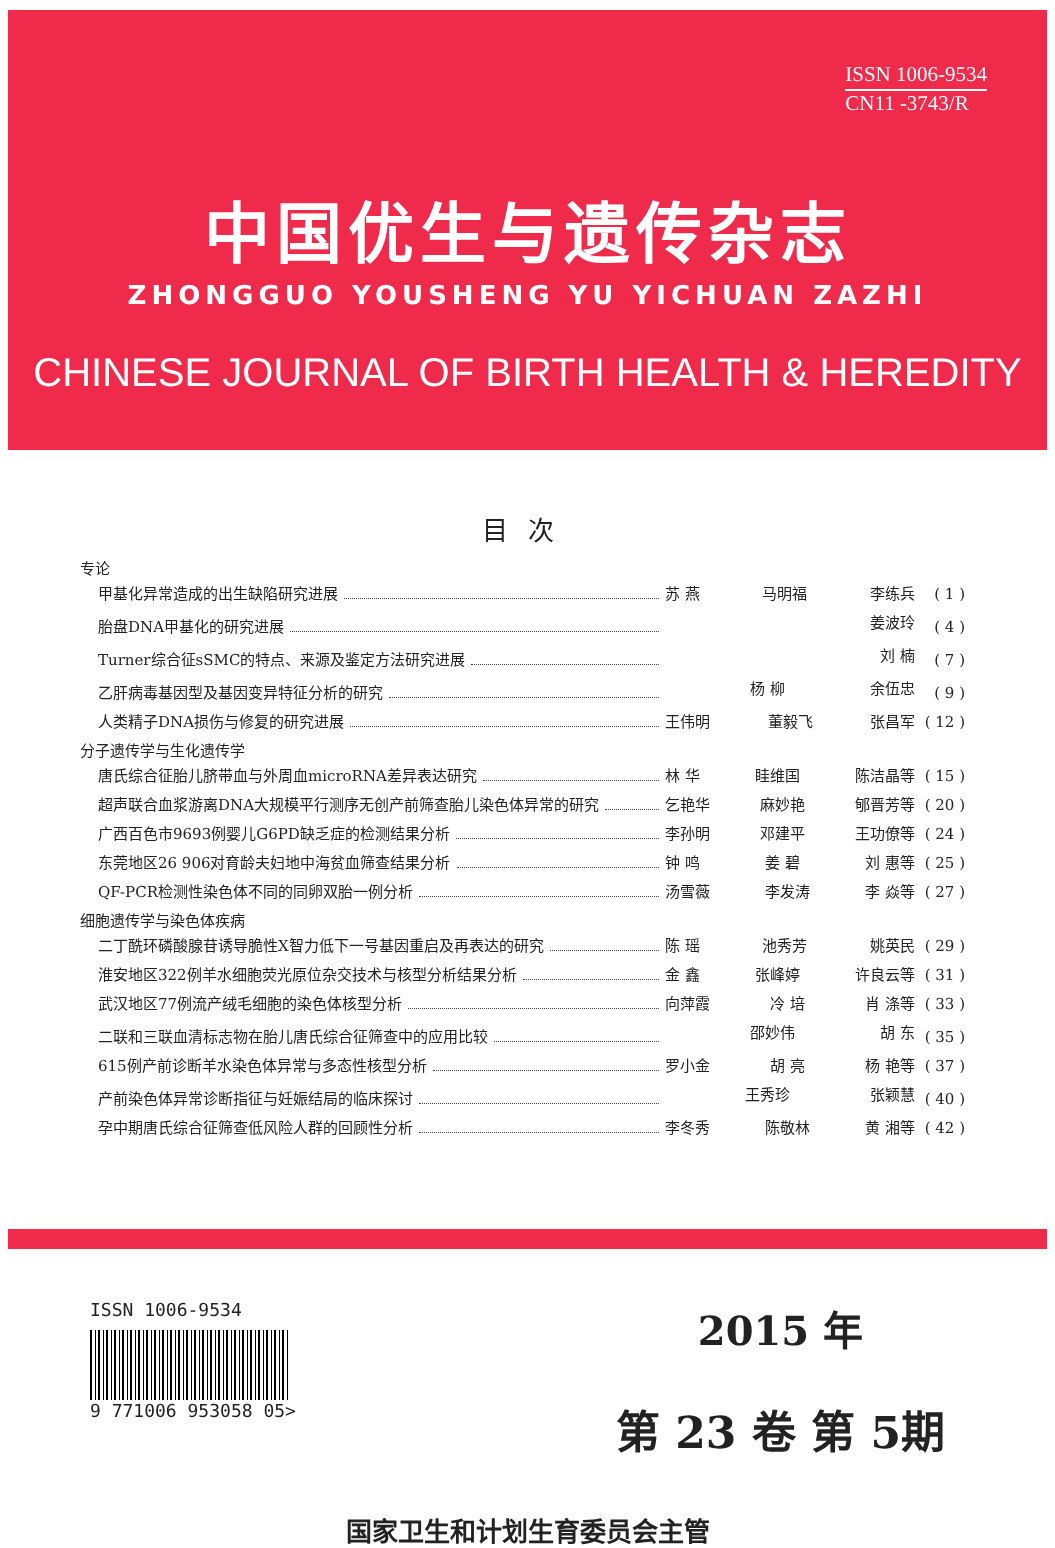ISSN 1006-9534
CN11 -3743/R
中国优生与遗传杂志
ZHONGGUO YOUSHENG YU YICHUAN ZAZHI
CHINESE JOURNAL OF BIRTH HEALTH & HEREDITY
目次
专论
甲基化异常造成的出生缺陷研究进展 苏 燕 马明福 李练兵 ( 1 )
胎盘DNA甲基化的研究进展 姜波玲 ( 4 )
Turner综合征sSMC的特点、来源及鉴定方法研究进展 刘 楠 ( 7 )
乙肝病毒基因型及基因变异特征分析的研究 杨 柳 余伍忠 ( 9 )
人类精子DNA损伤与修复的研究进展 王伟明 董毅飞 张昌军 ( 12 )
分子遗传学与生化遗传学
唐氏综合征胎儿脐带血与外周血microRNA差异表达研究 林 华 眭维国 陈洁晶等 ( 15 )
超声联合血浆游离DNA大规模平行测序无创产前筛查胎儿染色体异常的研究 乞艳华 麻妙艳 郇晋芳等 ( 20 )
广西百色市9693例婴儿G6PD缺乏症的检测结果分析 李孙明 邓建平 王功僚等 ( 24 )
东莞地区26 906对育龄夫妇地中海贫血筛查结果分析 钟 鸣 姜 碧 刘 惠等 ( 25 )
QF-PCR检测性染色体不同的同卵双胎一例分析 汤雪薇 李发涛 李 焱等 ( 27 )
细胞遗传学与染色体疾病
二丁酰环磷酸腺苷诱导脆性X智力低下一号基因重启及再表达的研究 陈 瑶 池秀芳 姚英民 ( 29 )
淮安地区322例羊水细胞荧光原位杂交技术与核型分析结果分析 金 鑫 张峰婷 许良云等 ( 31 )
武汉地区77例流产绒毛细胞的染色体核型分析 向萍霞 冷 培 肖 涤等 ( 33 )
二联和三联血清标志物在胎儿唐氏综合征筛查中的应用比较 邵妙伟 胡 东 ( 35 )
615例产前诊断羊水染色体异常与多态性核型分析 罗小金 胡 亮 杨 艳等 ( 37 )
产前染色体异常诊断指征与妊娠结局的临床探讨 王秀珍 张颖慧 ( 40 )
孕中期唐氏综合征筛查低风险人群的回顾性分析 李冬秀 陈敬林 黄 湘等 ( 42 )
ISSN 1006-9534
9 771006 953058 05>
2015 年
第 23 卷 第 5期
国家卫生和计划生育委员会主管